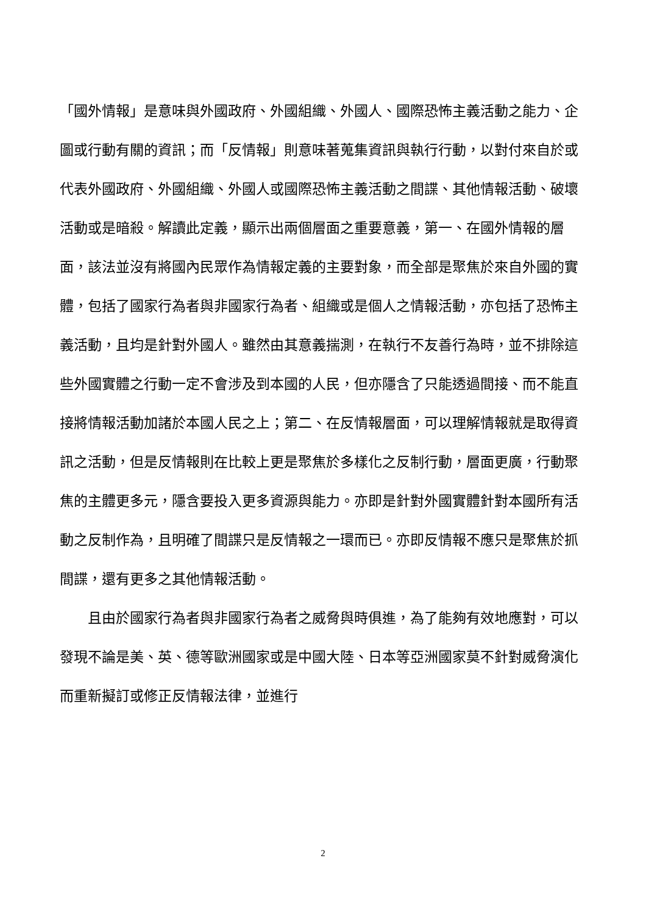「國外情報」是意味與外國政府、外國組織、外國人、國際恐怖主義活動之能力、企圖或行動有關的資訊；而「反情報」則意味著蒐集資訊與執行行動，以對付來自於或代表外國政府、外國組織、外國人或國際恐怖主義活動之間諜、其他情報活動、破壞活動或是暗殺。解讀此定義，顯示出兩個層面之重要意義，第一、在國外情報的層面，該法並沒有將國內民眾作為情報定義的主要對象，而全部是聚焦於來自外國的實體，包括了國家行為者與非國家行為者、組織或是個人之情報活動，亦包括了恐怖主義活動，且均是針對外國人。雖然由其意義揣測，在執行不友善行為時，並不排除這些外國實體之行動一定不會涉及到本國的人民，但亦隱含了只能透過間接、而不能直接將情報活動加諸於本國人民之上；第二、在反情報層面，可以理解情報就是取得資訊之活動，但是反情報則在比較上更是聚焦於多樣化之反制行動，層面更廣，行動聚焦的主體更多元，隱含要投入更多資源與能力。亦即是針對外國實體針對本國所有活動之反制作為，且明確了間諜只是反情報之一環而已。亦即反情報不應只是聚焦於抓間諜，還有更多之其他情報活動。
且由於國家行為者與非國家行為者之威脅與時俱進，為了能夠有效地應對，可以發現不論是美、英、德等歐洲國家或是中國大陸、日本等亞洲國家莫不針對威脅演化而重新擬訂或修正反情報法律，並進行
2